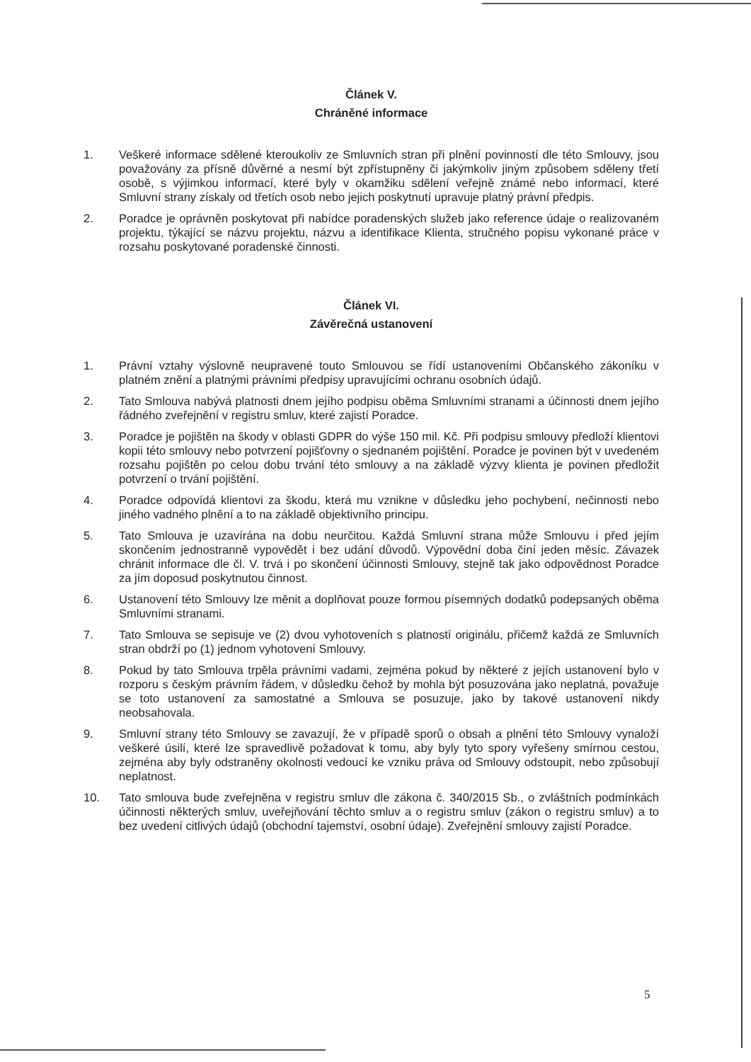Článek V.
Chráněné informace
1. Veškeré informace sdělené kteroukoliv ze Smluvních stran při plnění povinností dle této Smlouvy, jsou považovány za přísně důvěrné a nesmí být zpřístupněny či jakýmkoliv jiným způsobem sděleny třetí osobě, s výjimkou informací, které byly v okamžiku sdělení veřejně známé nebo informací, které Smluvní strany získaly od třetích osob nebo jejich poskytnutí upravuje platný právní předpis.
2. Poradce je oprávněn poskytovat při nabídce poradenských služeb jako reference údaje o realizovaném projektu, týkající se názvu projektu, názvu a identifikace Klienta, stručného popisu vykonané práce v rozsahu poskytované poradenské činnosti.
Článek VI.
Závěrečná ustanovení
1. Právní vztahy výslovně neupravené touto Smlouvou se řídí ustanoveními Občanského zákoníku v platném znění a platnými právními předpisy upravujícími ochranu osobních údajů.
2. Tato Smlouva nabývá platnosti dnem jejího podpisu oběma Smluvními stranami a účinnosti dnem jejího řádného zveřejnění v registru smluv, které zajistí Poradce.
3. Poradce je pojištěn na škody v oblasti GDPR do výše 150 mil. Kč. Při podpisu smlouvy předloží klientovi kopii této smlouvy nebo potvrzení pojišťovny o sjednaném pojištění. Poradce je povinen být v uvedeném rozsahu pojištěn po celou dobu trvání této smlouvy a na základě výzvy klienta je povinen předložit potvrzení o trvání pojištění.
4. Poradce odpovídá klientovi za škodu, která mu vznikne v důsledku jeho pochybení, nečinnosti nebo jiného vadného plnění a to na základě objektivního principu.
5. Tato Smlouva je uzavírána na dobu neurčitou. Každá Smluvní strana může Smlouvu i před jejím skončením jednostranně vypovědět i bez udání důvodů. Výpovědní doba činí jeden měsíc. Závazek chránit informace dle čl. V. trvá i po skončení účinnosti Smlouvy, stejně tak jako odpovědnost Poradce za jím doposud poskytnutou činnost.
6. Ustanovení této Smlouvy lze měnit a doplňovat pouze formou písemných dodatků podepsaných oběma Smluvními stranami.
7. Tato Smlouva se sepisuje ve (2) dvou vyhotoveních s platností originálu, přičemž každá ze Smluvních stran obdrží po (1) jednom vyhotovení Smlouvy.
8. Pokud by tato Smlouva trpěla právními vadami, zejména pokud by některé z jejích ustanovení bylo v rozporu s českým právním řádem, v důsledku čehož by mohla být posuzována jako neplatná, považuje se toto ustanovení za samostatné a Smlouva se posuzuje, jako by takové ustanovení nikdy neobsahovala.
9. Smluvní strany této Smlouvy se zavazují, že v případě sporů o obsah a plnění této Smlouvy vynaloží veškeré úsilí, které lze spravedlivě požadovat k tomu, aby byly tyto spory vyřešeny smírnou cestou, zejména aby byly odstraněny okolnosti vedoucí ke vzniku práva od Smlouvy odstoupit, nebo způsobují neplatnost.
10. Tato smlouva bude zveřejněna v registru smluv dle zákona č. 340/2015 Sb., o zvláštních podmínkách účinnosti některých smluv, uveřejňování těchto smluv a o registru smluv (zákon o registru smluv) a to bez uvedení citlivých údajů (obchodní tajemství, osobní údaje). Zveřejnění smlouvy zajistí Poradce.
5